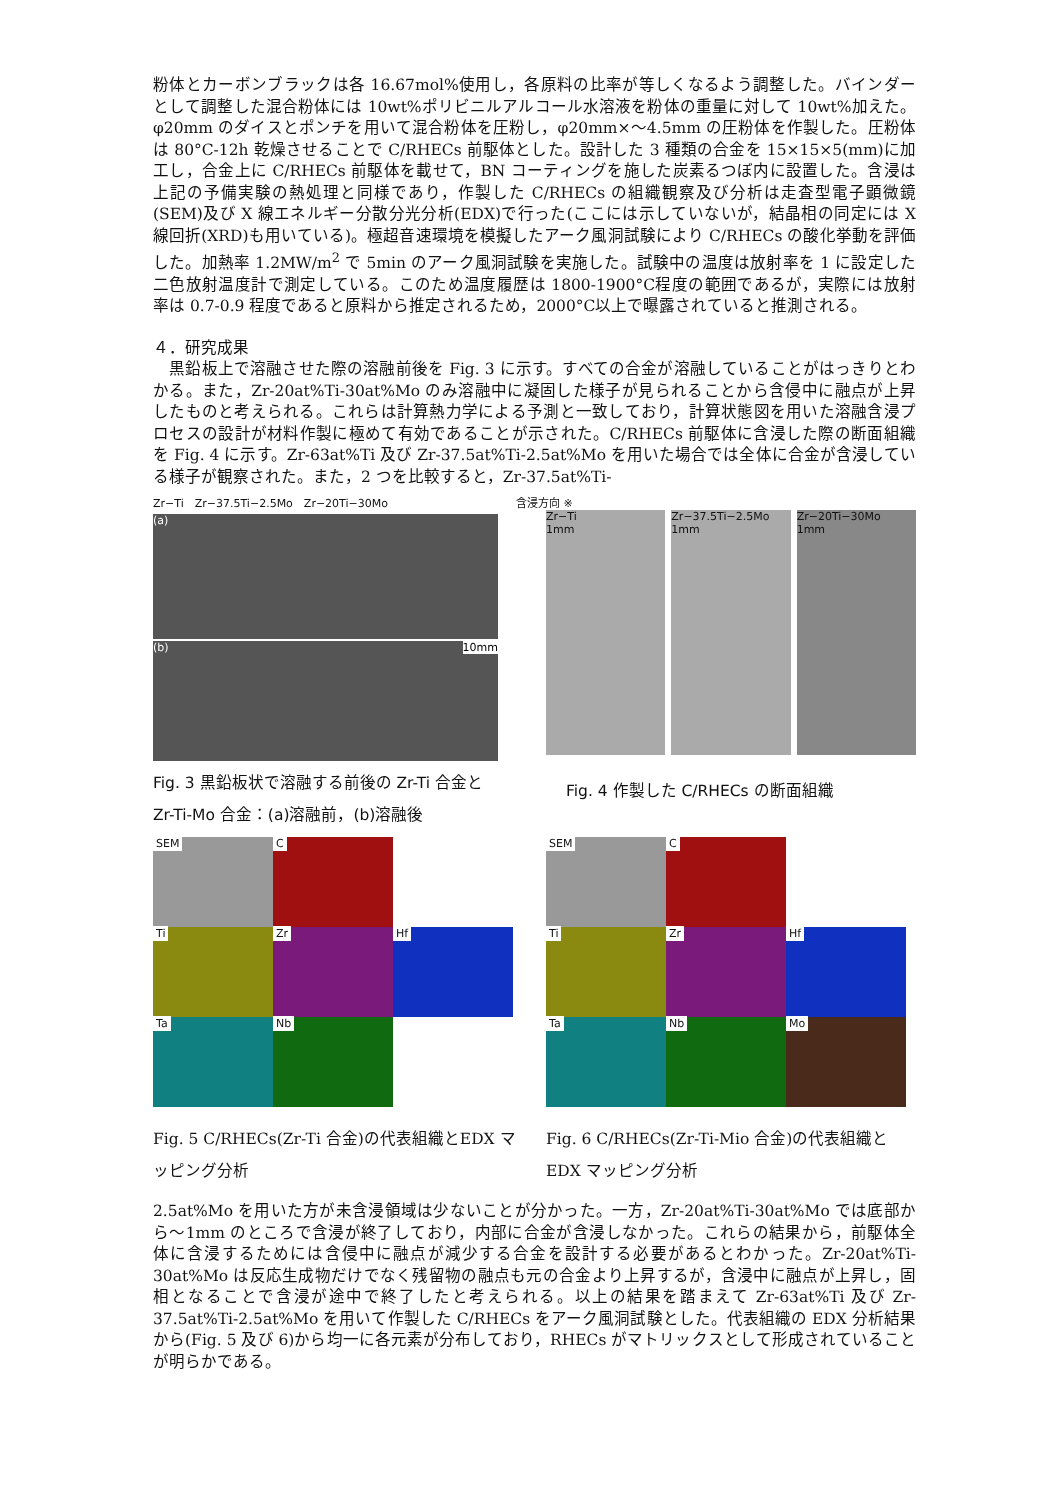粉体とカーボンブラックは各 16.67mol%使用し，各原料の比率が等しくなるよう調整した。バインダーとして調整した混合粉体には 10wt%ポリビニルアルコール水溶液を粉体の重量に対して 10wt%加えた。φ20mm のダイスとポンチを用いて混合粉体を圧粉し，φ20mm×～4.5mm の圧粉体を作製した。圧粉体は 80°C-12h 乾燥させることで C/RHECs 前駆体とした。設計した 3 種類の合金を 15×15×5(mm)に加工し，合金上に C/RHECs 前駆体を載せて，BN コーティングを施した炭素るつぼ内に設置した。含浸は上記の予備実験の熱処理と同様であり，作製した C/RHECs の組織観察及び分析は走査型電子顕微鏡(SEM)及び X 線エネルギー分散分光分析(EDX)で行った(ここには示していないが，結晶相の同定には X 線回折(XRD)も用いている)。極超音速環境を模擬したアーク風洞試験により C/RHECs の酸化挙動を評価した。加熱率 1.2MW/m<sup>2</sup> で 5min のアーク風洞試験を実施した。試験中の温度は放射率を 1 に設定した二色放射温度計で測定している。このため温度履歴は 1800-1900°C程度の範囲であるが，実際には放射率は 0.7-0.9 程度であると原料から推定されるため，2000°C以上で曝露されていると推測される。
４．研究成果
　黒鉛板上で溶融させた際の溶融前後を Fig. 3 に示す。すべての合金が溶融していることがはっきりとわかる。また，Zr-20at%Ti-30at%Mo のみ溶融中に凝固した様子が見られることから含侵中に融点が上昇したものと考えられる。これらは計算熱力学による予測と一致しており，計算状態図を用いた溶融含浸プロセスの設計が材料作製に極めて有効であることが示された。C/RHECs 前駆体に含浸した際の断面組織を Fig. 4 に示す。Zr-63at%Ti 及び Zr-37.5at%Ti-2.5at%Mo を用いた場合では全体に合金が含浸している様子が観察された。また，2 つを比較すると，Zr-37.5at%Ti-
Zr−Ti　Zr−37.5Ti−2.5Mo　Zr−20Ti−30Mo
(a)
(b) 10mm
Fig. 3 黒鉛板状で溶融する前後の Zr-Ti 合金と Zr-Ti-Mo 合金：(a)溶融前，(b)溶融後
含浸方向 ※
Zr−Ti
1mm
Zr−37.5Ti−2.5Mo
1mm
Zr−20Ti−30Mo
1mm
Fig. 4 作製した C/RHECs の断面組織
SEM
C
Ti
Zr
Hf
Ta
Nb
Fig. 5 C/RHECs(Zr-Ti 合金)の代表組織とEDX マッピング分析
SEM
C
Ti
Zr
Hf
Ta
Nb
Mo
Fig. 6 C/RHECs(Zr-Ti-Mio 合金)の代表組織と EDX マッピング分析
2.5at%Mo を用いた方が未含浸領域は少ないことが分かった。一方，Zr-20at%Ti-30at%Mo では底部から～1mm のところで含浸が終了しており，内部に合金が含浸しなかった。これらの結果から，前駆体全体に含浸するためには含侵中に融点が減少する合金を設計する必要があるとわかった。Zr-20at%Ti-30at%Mo は反応生成物だけでなく残留物の融点も元の合金より上昇するが，含浸中に融点が上昇し，固相となることで含浸が途中で終了したと考えられる。以上の結果を踏まえて Zr-63at%Ti 及び Zr-37.5at%Ti-2.5at%Mo を用いて作製した C/RHECs をアーク風洞試験とした。代表組織の EDX 分析結果から(Fig. 5 及び 6)から均一に各元素が分布しており，RHECs がマトリックスとして形成されていることが明らかである。